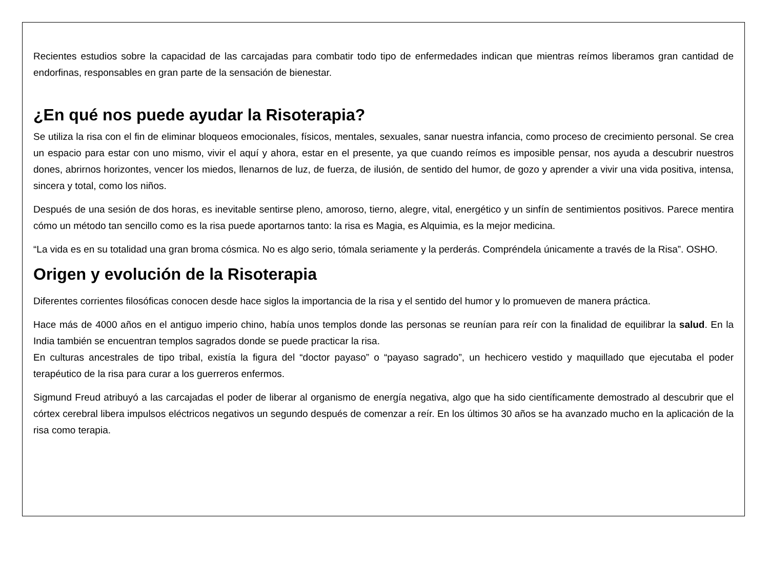Recientes estudios sobre la capacidad de las carcajadas para combatir todo tipo de enfermedades indican que mientras reímos liberamos gran cantidad de endorfinas, responsables en gran parte de la sensación de bienestar.
¿En qué nos puede ayudar la Risoterapia?
Se utiliza la risa con el fin de eliminar bloqueos emocionales, físicos, mentales, sexuales, sanar nuestra infancia, como proceso de crecimiento personal. Se crea un espacio para estar con uno mismo, vivir el aquí y ahora, estar en el presente, ya que cuando reímos es imposible pensar, nos ayuda a descubrir nuestros dones, abrirnos horizontes, vencer los miedos, llenarnos de luz, de fuerza, de ilusión, de sentido del humor, de gozo y aprender a vivir una vida positiva, intensa, sincera y total, como los niños.
Después de una sesión de dos horas, es inevitable sentirse pleno, amoroso, tierno, alegre, vital, energético y un sinfín de sentimientos positivos. Parece mentira cómo un método tan sencillo como es la risa puede aportarnos tanto: la risa es Magia, es Alquimia, es la mejor medicina.
“La vida es en su totalidad una gran broma cósmica. No es algo serio, tómala seriamente y la perderás. Compréndela únicamente a través de la Risa”. OSHO.
Origen y evolución de la Risoterapia
Diferentes corrientes filosóficas conocen desde hace siglos la importancia de la risa y el sentido del humor y lo promueven de manera práctica.
Hace más de 4000 años en el antiguo imperio chino, había unos templos donde las personas se reunían para reír con la finalidad de equilibrar la salud. En la India también se encuentran templos sagrados donde se puede practicar la risa.
En culturas ancestrales de tipo tribal, existía la figura del “doctor payaso” o “payaso sagrado”, un hechicero vestido y maquillado que ejecutaba el poder terapéutico de la risa para curar a los guerreros enfermos.
Sigmund Freud atribuyó a las carcajadas el poder de liberar al organismo de energía negativa, algo que ha sido científicamente demostrado al descubrir que el córtex cerebral libera impulsos eléctricos negativos un segundo después de comenzar a reír. En los últimos 30 años se ha avanzado mucho en la aplicación de la risa como terapia.